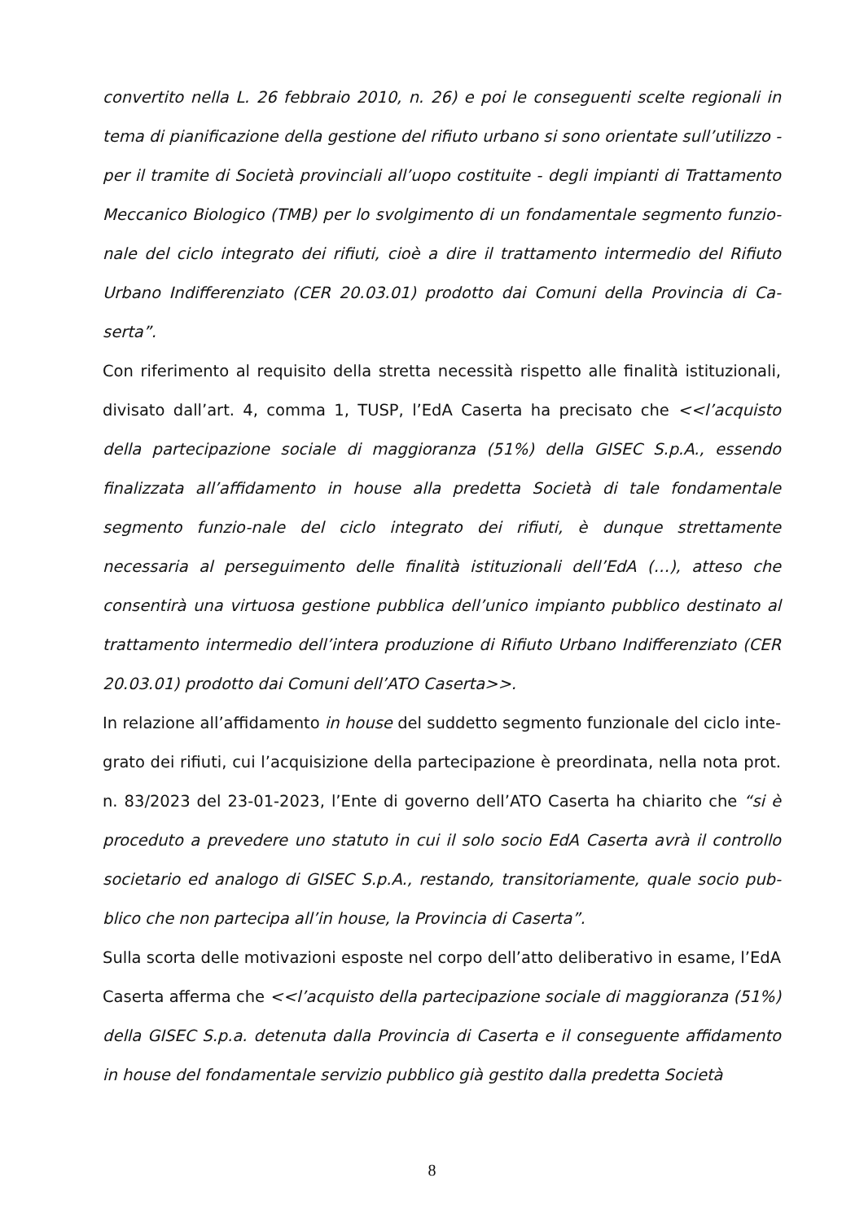convertito nella L. 26 febbraio 2010, n. 26) e poi le conseguenti scelte regionali in tema di pianificazione della gestione del rifiuto urbano si sono orientate sull’utilizzo - per il tramite di Società provinciali all’uopo costituite - degli impianti di Trattamento Meccanico Biologico (TMB) per lo svolgimento di un fondamentale segmento funzio-nale del ciclo integrato dei rifiuti, cioè a dire il trattamento intermedio del Rifiuto Urbano Indifferenziato (CER 20.03.01) prodotto dai Comuni della Provincia di Ca-serta”.
Con riferimento al requisito della stretta necessità rispetto alle finalità istituzionali, divisato dall’art. 4, comma 1, TUSP, l’EdA Caserta ha precisato che <<l’acquisto della partecipazione sociale di maggioranza (51%) della GISEC S.p.A., essendo finalizzata all’affidamento in house alla predetta Società di tale fondamentale segmento funzio-nale del ciclo integrato dei rifiuti, è dunque strettamente necessaria al perseguimento delle finalità istituzionali dell’EdA (…), atteso che consentirà una virtuosa gestione pubblica dell’unico impianto pubblico destinato al trattamento intermedio dell’intera produzione di Rifiuto Urbano Indifferenziato (CER 20.03.01) prodotto dai Comuni dell’ATO Caserta>>.
In relazione all’affidamento in house del suddetto segmento funzionale del ciclo inte-grato dei rifiuti, cui l’acquisizione della partecipazione è preordinata, nella nota prot. n. 83/2023 del 23-01-2023, l’Ente di governo dell’ATO Caserta ha chiarito che “si è proceduto a prevedere uno statuto in cui il solo socio EdA Caserta avrà il controllo societario ed analogo di GISEC S.p.A., restando, transitoriamente, quale socio pub-blico che non partecipa all’in house, la Provincia di Caserta”.
Sulla scorta delle motivazioni esposte nel corpo dell’atto deliberativo in esame, l’EdA Caserta afferma che <<l’acquisto della partecipazione sociale di maggioranza (51%) della GISEC S.p.a. detenuta dalla Provincia di Caserta e il conseguente affidamento in house del fondamentale servizio pubblico già gestito dalla predetta Società
8